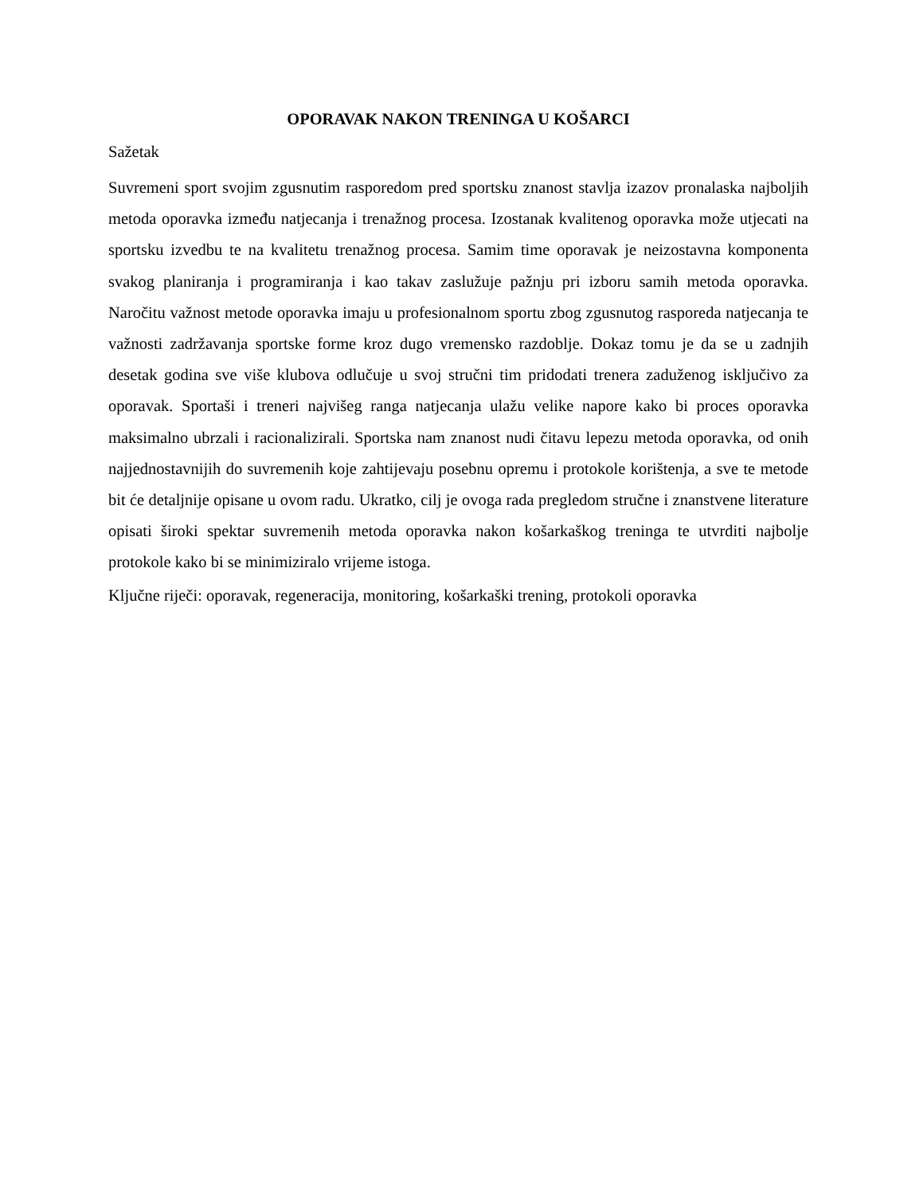OPORAVAK NAKON TRENINGA U KOŠARCI
Sažetak
Suvremeni sport svojim zgusnutim rasporedom pred sportsku znanost stavlja izazov pronalaska najboljih metoda oporavka između natjecanja i trenažnog procesa. Izostanak kvalitenog oporavka može utjecati na sportsku izvedbu te na kvalitetu trenažnog procesa. Samim time oporavak je neizostavna komponenta svakog planiranja i programiranja i kao takav zaslužuje pažnju pri izboru samih metoda oporavka. Naročitu važnost metode oporavka imaju u profesionalnom sportu zbog zgusnutog rasporeda natjecanja te važnosti zadržavanja sportske forme kroz dugo vremensko razdoblje. Dokaz tomu je da se u zadnjih desetak godina sve više klubova odlučuje u svoj stručni tim pridodati trenera zaduženog isključivo za oporavak. Sportaši i treneri najvišeg ranga natjecanja ulažu velike napore kako bi proces oporavka maksimalno ubrzali i racionalizirali. Sportska nam znanost nudi čitavu lepezu metoda oporavka, od onih najjednostavnijih do suvremenih koje zahtijevaju posebnu opremu i protokole korištenja, a sve te metode bit će detaljnije opisane u ovom radu. Ukratko, cilj je ovoga rada pregledom stručne i znanstvene literature opisati široki spektar suvremenih metoda oporavka nakon košarkaškog treninga te utvrditi najbolje protokole kako bi se minimiziralo vrijeme istoga.
Ključne riječi: oporavak, regeneracija, monitoring, košarkaški trening, protokoli oporavka